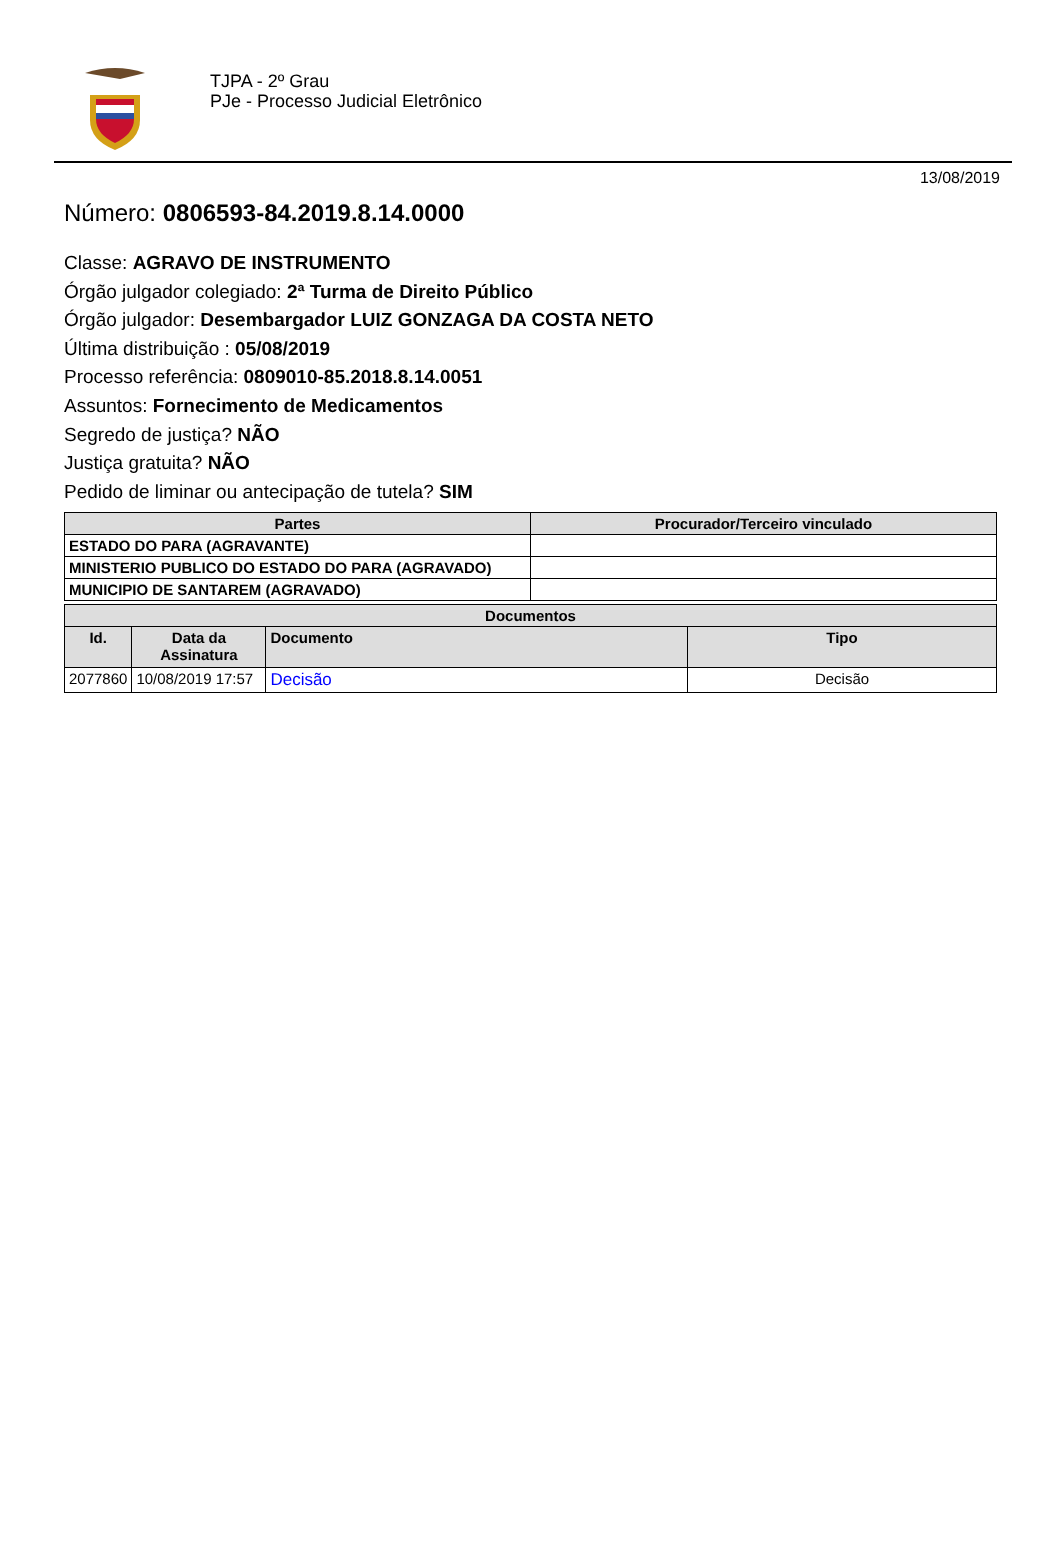TJPA - 2º Grau
PJe - Processo Judicial Eletrônico
13/08/2019
Número: 0806593-84.2019.8.14.0000
Classe: AGRAVO DE INSTRUMENTO
Órgão julgador colegiado: 2ª Turma de Direito Público
Órgão julgador: Desembargador LUIZ GONZAGA DA COSTA NETO
Última distribuição : 05/08/2019
Processo referência: 0809010-85.2018.8.14.0051
Assuntos: Fornecimento de Medicamentos
Segredo de justiça? NÃO
Justiça gratuita? NÃO
Pedido de liminar ou antecipação de tutela? SIM
| Partes | Procurador/Terceiro vinculado |
| --- | --- |
| ESTADO DO PARA (AGRAVANTE) | |
| MINISTERIO PUBLICO DO ESTADO DO PARA (AGRAVADO) | |
| MUNICIPIO DE SANTAREM (AGRAVADO) | |
| Documentos | | | |
| --- | --- | --- | --- |
| Id. | Data da Assinatura | Documento | Tipo |
| 2077860 | 10/08/2019 17:57 | Decisão | Decisão |